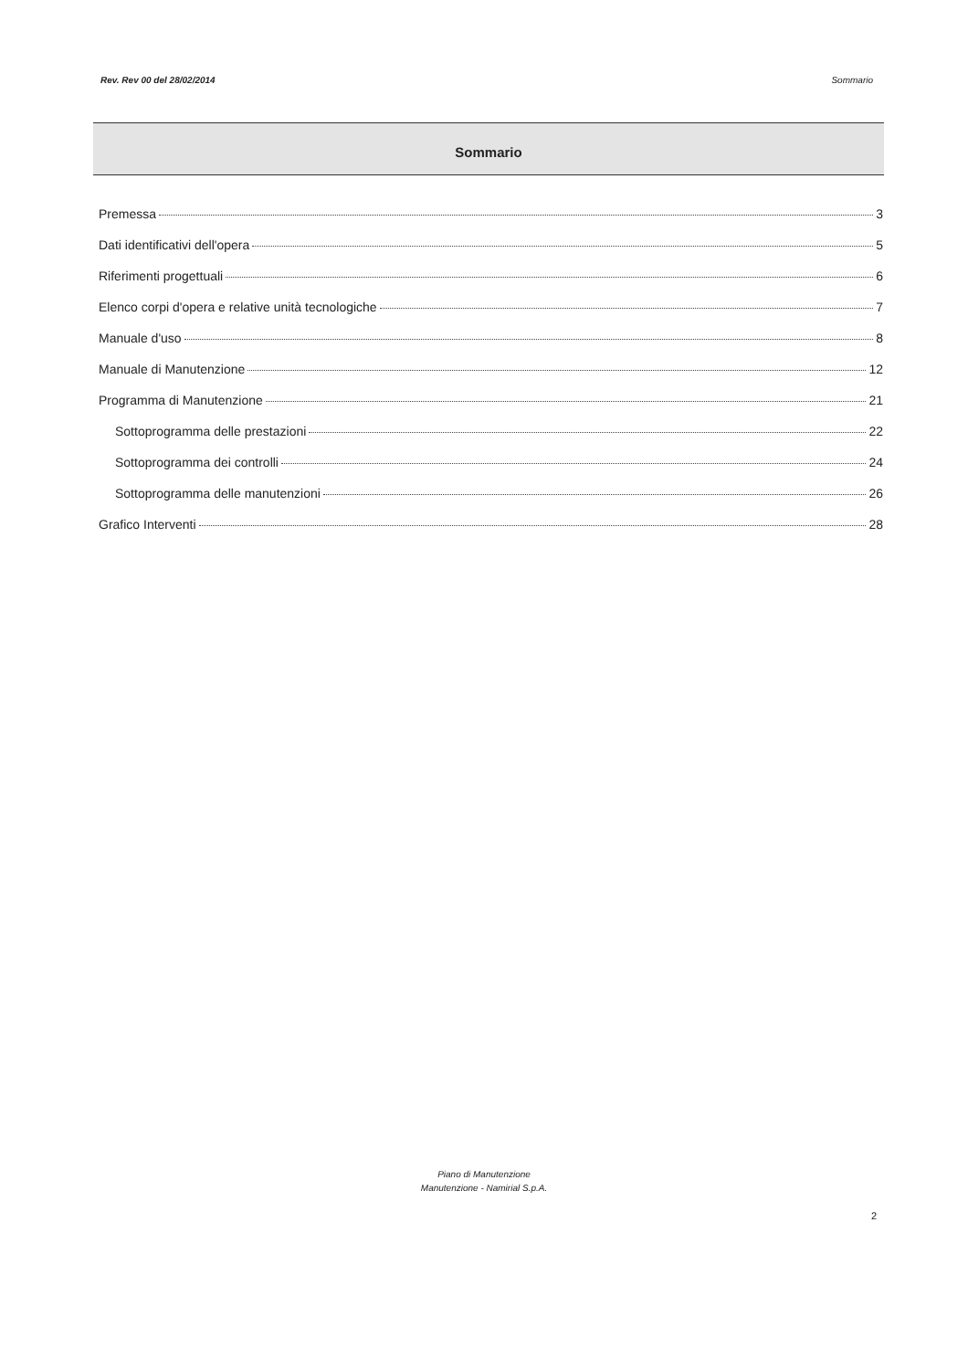Rev. Rev 00 del 28/02/2014 Sommario
Sommario
Premessa 3
Dati identificativi dell'opera 5
Riferimenti progettuali 6
Elenco corpi d'opera e relative unità tecnologiche 7
Manuale d'uso 8
Manuale di Manutenzione 12
Programma di Manutenzione 21
Sottoprogramma delle prestazioni 22
Sottoprogramma dei controlli 24
Sottoprogramma delle manutenzioni 26
Grafico Interventi 28
Piano di Manutenzione
Manutenzione - Namirial S.p.A.
2